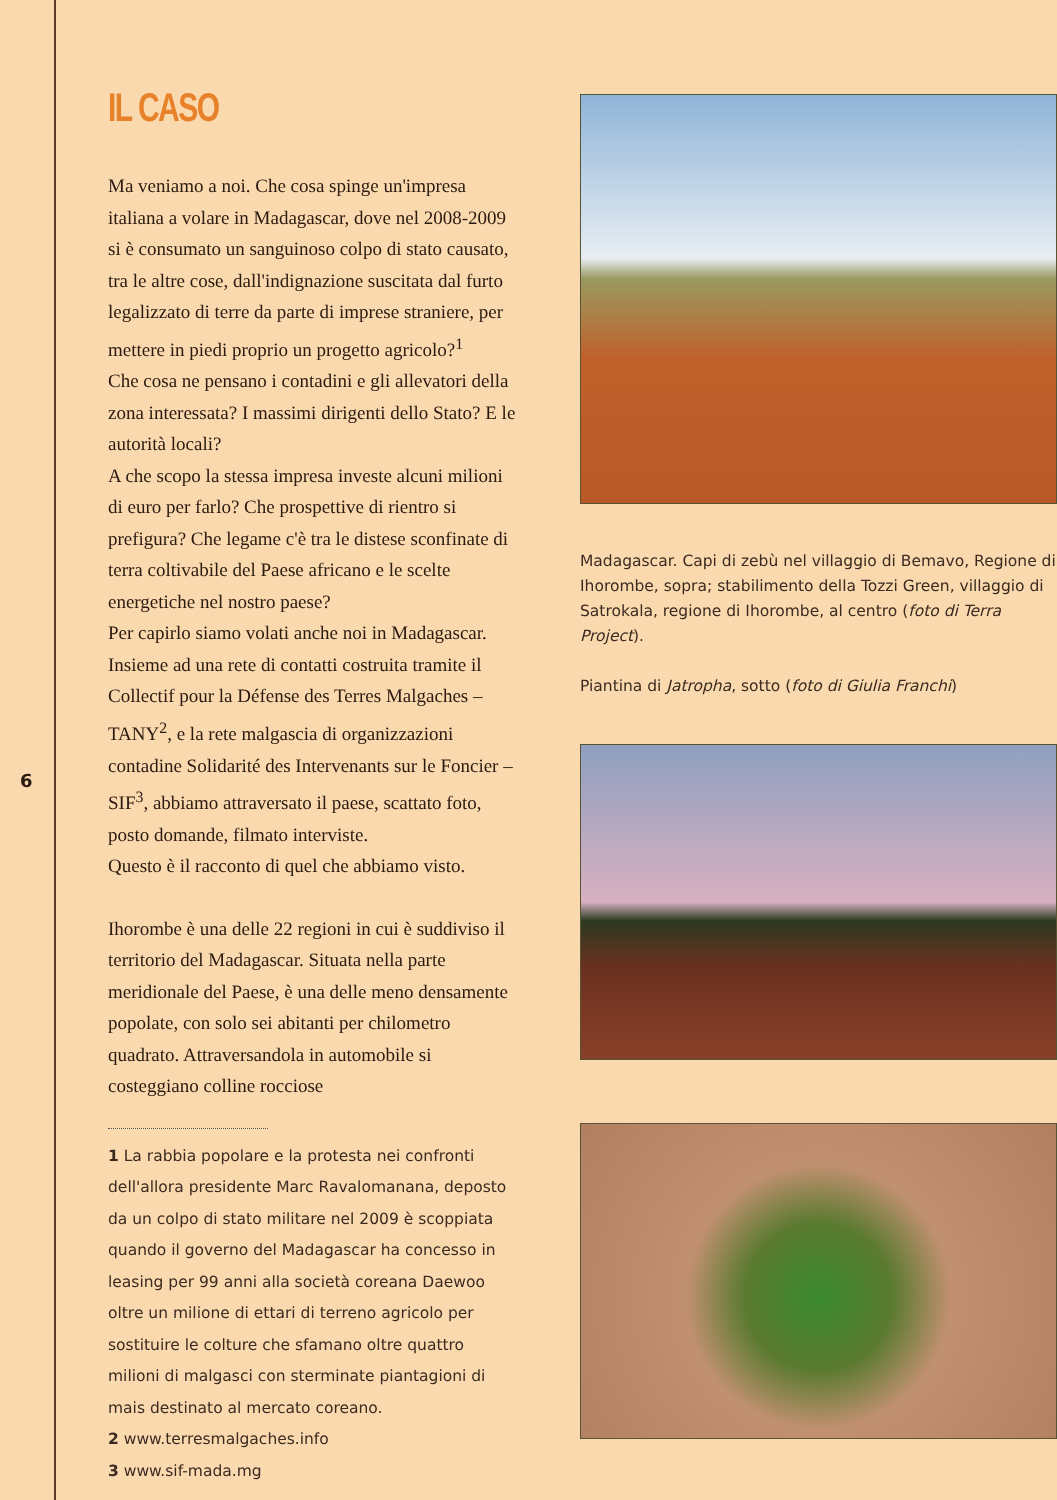6
IL CASO
Ma veniamo a noi. Che cosa spinge un'impresa italiana a volare in Madagascar, dove nel 2008-2009 si è consumato un sanguinoso colpo di stato causato, tra le altre cose, dall'indignazione suscitata dal furto legalizzato di terre da parte di imprese straniere, per mettere in piedi proprio un progetto agricolo?<sup>1</sup>
Che cosa ne pensano i contadini e gli allevatori della zona interessata? I massimi dirigenti dello Stato? E le autorità locali?
A che scopo la stessa impresa investe alcuni milioni di euro per farlo? Che prospettive di rientro si prefigura? Che legame c'è tra le distese sconfinate di terra coltivabile del Paese africano e le scelte energetiche nel nostro paese?
Per capirlo siamo volati anche noi in Madagascar. Insieme ad una rete di contatti costruita tramite il Collectif pour la Défense des Terres Malgaches – TANY<sup>2</sup>, e la rete malgascia di organizzazioni contadine Solidarité des Intervenants sur le Foncier – SIF<sup>3</sup>, abbiamo attraversato il paese, scattato foto, posto domande, filmato interviste.
Questo è il racconto di quel che abbiamo visto.
Ihorombe è una delle 22 regioni in cui è suddiviso il territorio del Madagascar. Situata nella parte meridionale del Paese, è una delle meno densamente popolate, con solo sei abitanti per chilometro quadrato. Attraversandola in automobile si costeggiano colline rocciose
1 La rabbia popolare e la protesta nei confronti dell'allora presidente Marc Ravalomanana, deposto da un colpo di stato militare nel 2009 è scoppiata quando il governo del Madagascar ha concesso in leasing per 99 anni alla società coreana Daewoo oltre un milione di ettari di terreno agricolo per sostituire le colture che sfamano oltre quattro milioni di malgasci con sterminate piantagioni di mais destinato al mercato coreano.
2 www.terresmalgaches.info
3 www.sif-mada.mg
Madagascar. Capi di zebù nel villaggio di Bemavo, Regione di Ihorombe, sopra; stabilimento della Tozzi Green, villaggio di Satrokala, regione di Ihorombe, al centro (foto di Terra Project).
Piantina di Jatropha, sotto (foto di Giulia Franchi)